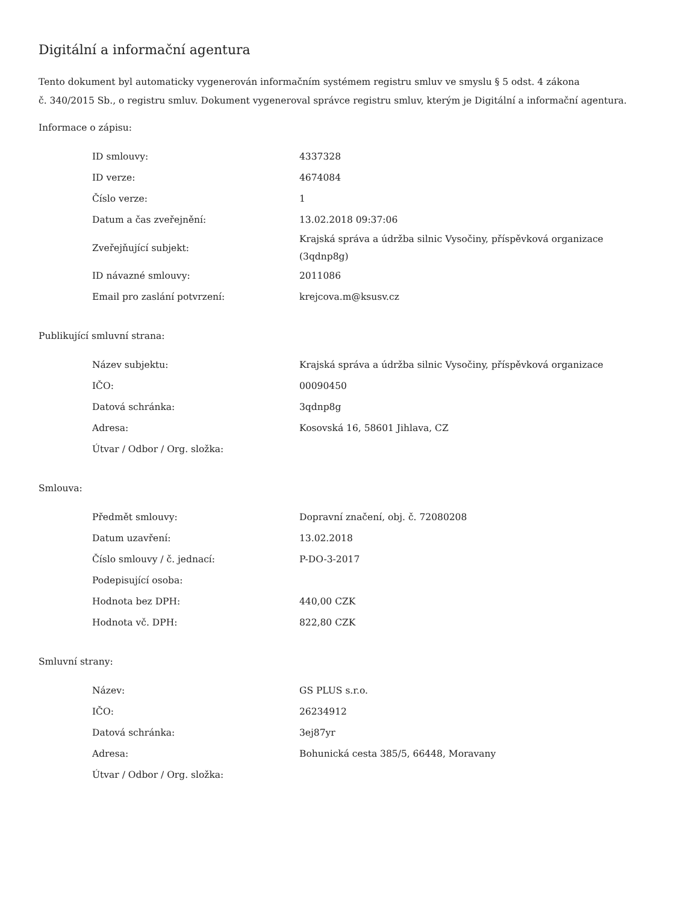Digitální a informační agentura
Tento dokument byl automaticky vygenerován informačním systémem registru smluv ve smyslu § 5 odst. 4 zákona
č. 340/2015 Sb., o registru smluv. Dokument vygeneroval správce registru smluv, kterým je Digitální a informační agentura.
Informace o zápisu:
| ID smlouvy: | 4337328 |
| ID verze: | 4674084 |
| Číslo verze: | 1 |
| Datum a čas zveřejnění: | 13.02.2018 09:37:06 |
| Zveřejňující subjekt: | Krajská správa a údržba silnic Vysočiny, příspěvková organizace (3qdnp8g) |
| ID návazné smlouvy: | 2011086 |
| Email pro zaslání potvrzení: | krejcova.m@ksusv.cz |
Publikující smluvní strana:
| Název subjektu: | Krajská správa a údržba silnic Vysočiny, příspěvková organizace |
| IČO: | 00090450 |
| Datová schránka: | 3qdnp8g |
| Adresa: | Kosovská 16, 58601 Jihlava, CZ |
| Útvar / Odbor / Org. složka: | |
Smlouva:
| Předmět smlouvy: | Dopravní značení, obj. č. 72080208 |
| Datum uzavření: | 13.02.2018 |
| Číslo smlouvy / č. jednací: | P-DO-3-2017 |
| Podepisující osoba: | |
| Hodnota bez DPH: | 440,00 CZK |
| Hodnota vč. DPH: | 822,80 CZK |
Smluvní strany:
| Název: | GS PLUS s.r.o. |
| IČO: | 26234912 |
| Datová schránka: | 3ej87yr |
| Adresa: | Bohunická cesta 385/5, 66448, Moravany |
| Útvar / Odbor / Org. složka: | |